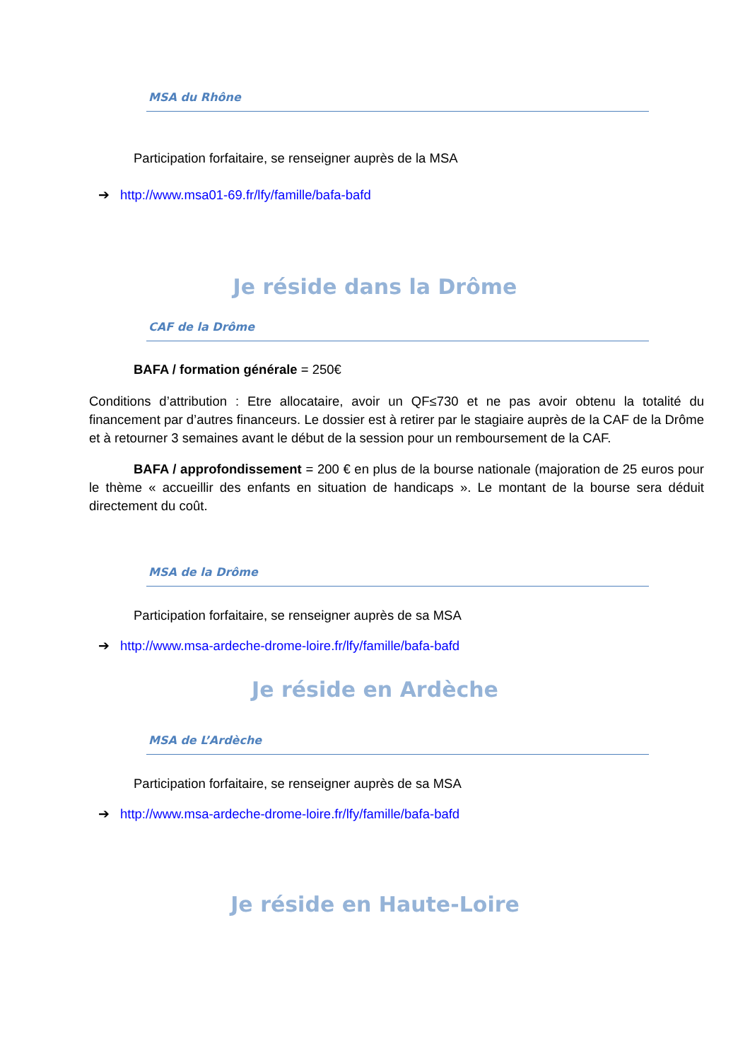MSA du Rhône
Participation forfaitaire, se renseigner auprès de la MSA
➔
http://www.msa01-69.fr/lfy/famille/bafa-bafd
Je réside dans la Drôme
CAF de la Drôme
BAFA / formation générale = 250€
Conditions d’attribution : Etre allocataire, avoir un QF≤730 et ne pas avoir obtenu la totalité du financement par d’autres financeurs. Le dossier est à retirer par le stagiaire auprès de la CAF de la Drôme et à retourner 3 semaines avant le début de la session pour un remboursement de la CAF.
BAFA / approfondissement = 200 € en plus de la bourse nationale (majoration de 25 euros pour le thème « accueillir des enfants en situation de handicaps ». Le montant de la bourse sera déduit directement du coût.
MSA de la Drôme
Participation forfaitaire, se renseigner auprès de sa MSA
➔
http://www.msa-ardeche-drome-loire.fr/lfy/famille/bafa-bafd
Je réside en Ardèche
MSA de L’Ardèche
Participation forfaitaire, se renseigner auprès de sa MSA
➔
http://www.msa-ardeche-drome-loire.fr/lfy/famille/bafa-bafd
Je réside en Haute-Loire